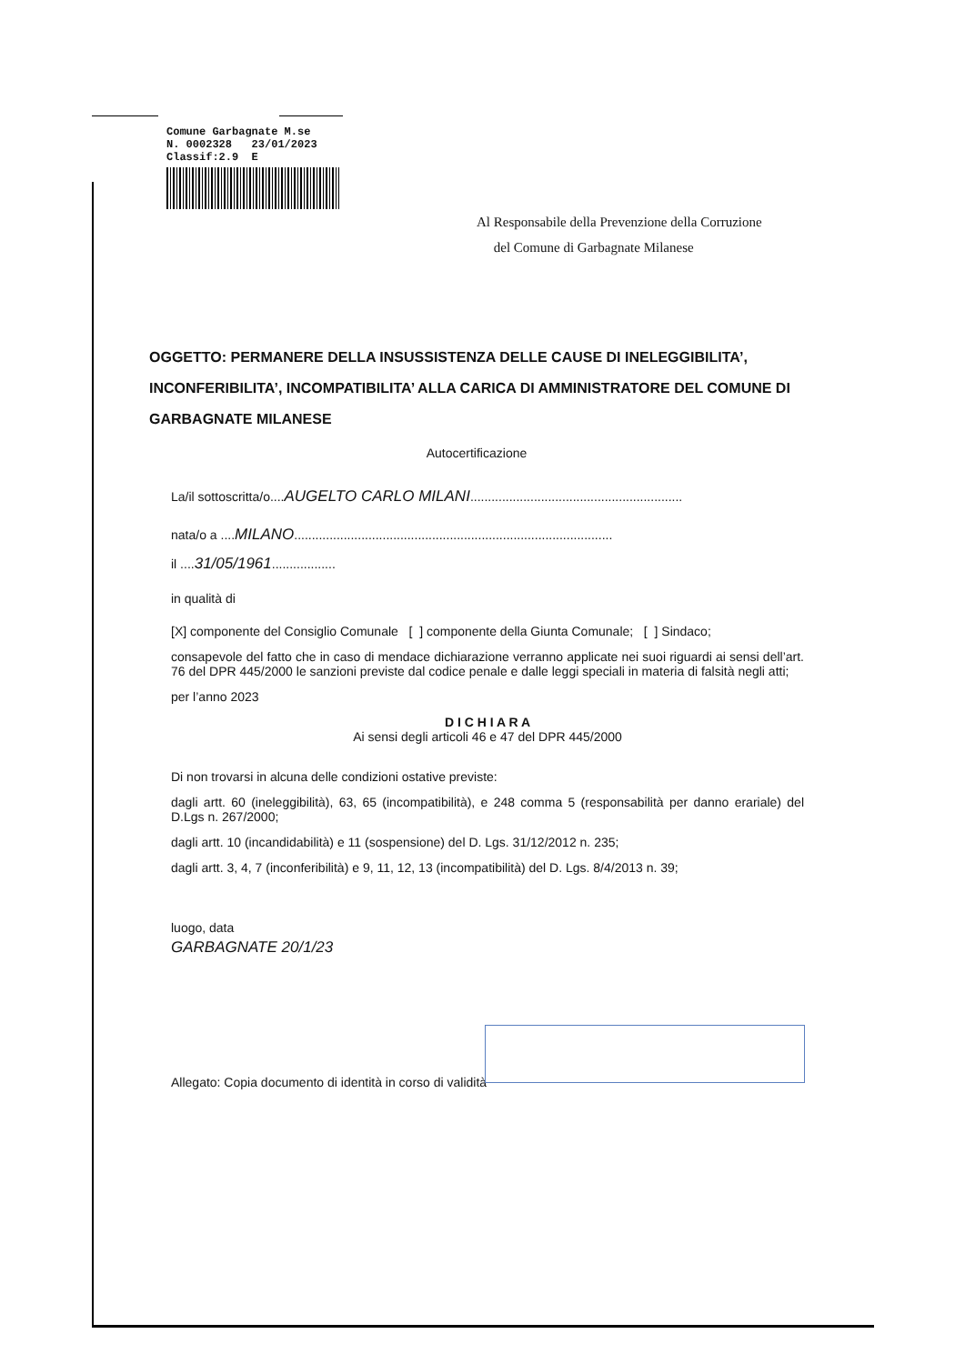Comune Garbagnate M.se
N. 0002328 23/01/2023
Classif:2.9 E
Al Responsabile della Prevenzione della Corruzione
del Comune di Garbagnate Milanese
OGGETTO: PERMANERE DELLA INSUSSISTENZA DELLE CAUSE DI INELEGGIBILITA’, INCONFERIBILITA’, INCOMPATIBILITA’ ALLA CARICA DI AMMINISTRATORE DEL COMUNE DI GARBAGNATE MILANESE
Autocertificazione
La/il sottoscritta/o....AUGELTO CARLO MILANI............................................................
nata/o a ....MILANO..........................................................................................
il ....31/05/1961..................
in qualità di
[X] componente del Consiglio Comunale [ ] componente della Giunta Comunale; [ ] Sindaco;
consapevole del fatto che in caso di mendace dichiarazione verranno applicate nei suoi riguardi ai sensi dell’art. 76 del DPR 445/2000 le sanzioni previste dal codice penale e dalle leggi speciali in materia di falsità negli atti;
per l’anno 2023
D I C H I A R A
Ai sensi degli articoli 46 e 47 del DPR 445/2000
Di non trovarsi in alcuna delle condizioni ostative previste:
dagli artt. 60 (ineleggibilità), 63, 65 (incompatibilità), e 248 comma 5 (responsabilità per danno erariale) del D.Lgs n. 267/2000;
dagli artt. 10 (incandidabilità) e 11 (sospensione) del D. Lgs. 31/12/2012 n. 235;
dagli artt. 3, 4, 7 (inconferibilità) e 9, 11, 12, 13 (incompatibilità) del D. Lgs. 8/4/2013 n. 39;
luogo, data
GARBAGNATE 20/1/23
Allegato: Copia documento di identità in corso di validità